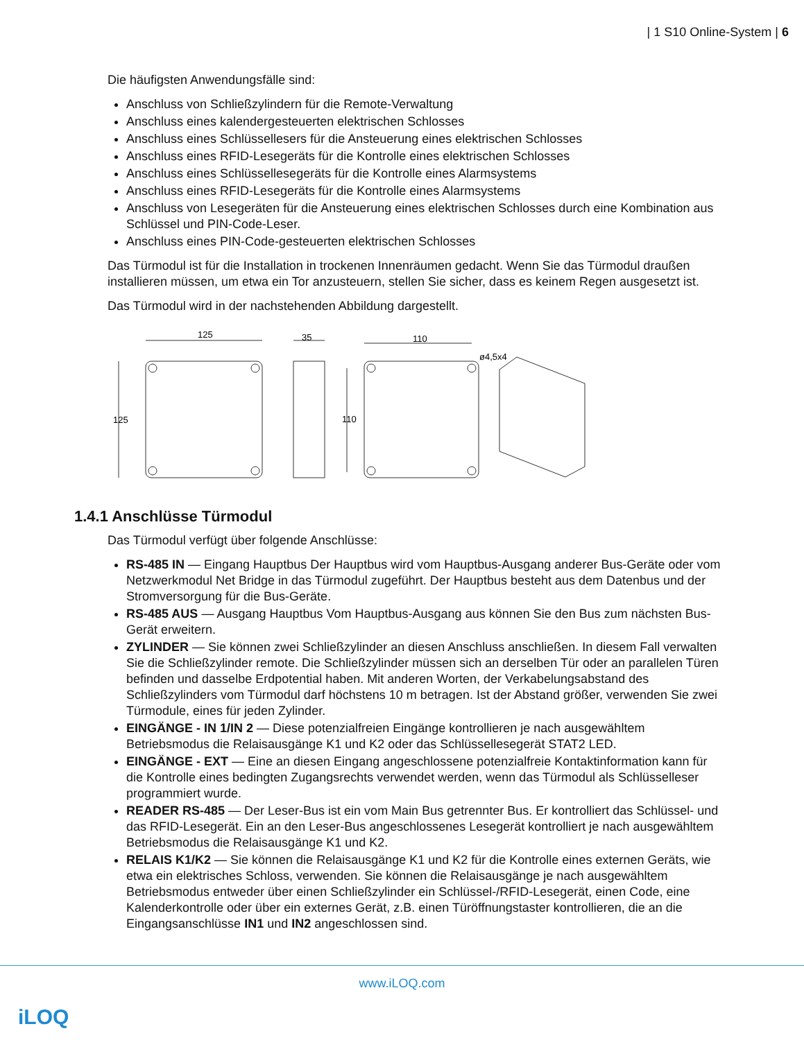| 1 S10 Online-System | 6
Die häufigsten Anwendungsfälle sind:
Anschluss von Schließzylindern für die Remote-Verwaltung
Anschluss eines kalendergesteuerten elektrischen Schlosses
Anschluss eines Schlüssellesers für die Ansteuerung eines elektrischen Schlosses
Anschluss eines RFID-Lesegeräts für die Kontrolle eines elektrischen Schlosses
Anschluss eines Schlüssellesegeräts für die Kontrolle eines Alarmsystems
Anschluss eines RFID-Lesegeräts für die Kontrolle eines Alarmsystems
Anschluss von Lesegeräten für die Ansteuerung eines elektrischen Schlosses durch eine Kombination aus Schlüssel und PIN-Code-Leser.
Anschluss eines PIN-Code-gesteuerten elektrischen Schlosses
Das Türmodul ist für die Installation in trockenen Innenräumen gedacht. Wenn Sie das Türmodul draußen installieren müssen, um etwa ein Tor anzusteuern, stellen Sie sicher, dass es keinem Regen ausgesetzt ist.
Das Türmodul wird in der nachstehenden Abbildung dargestellt.
125
125
35
110
110
ø4,5x4
1.4.1 Anschlüsse Türmodul
Das Türmodul verfügt über folgende Anschlüsse:
RS-485 IN — Eingang Hauptbus Der Hauptbus wird vom Hauptbus-Ausgang anderer Bus-Geräte oder vom Netzwerkmodul Net Bridge in das Türmodul zugeführt. Der Hauptbus besteht aus dem Datenbus und der Stromversorgung für die Bus-Geräte.
RS-485 AUS — Ausgang Hauptbus Vom Hauptbus-Ausgang aus können Sie den Bus zum nächsten Bus-Gerät erweitern.
ZYLINDER — Sie können zwei Schließzylinder an diesen Anschluss anschließen. In diesem Fall verwalten Sie die Schließzylinder remote. Die Schließzylinder müssen sich an derselben Tür oder an parallelen Türen befinden und dasselbe Erdpotential haben. Mit anderen Worten, der Verkabelungsabstand des Schließzylinders vom Türmodul darf höchstens 10 m betragen. Ist der Abstand größer, verwenden Sie zwei Türmodule, eines für jeden Zylinder.
EINGÄNGE - IN 1/IN 2 — Diese potenzialfreien Eingänge kontrollieren je nach ausgewähltem Betriebsmodus die Relaisausgänge K1 und K2 oder das Schlüssellesegerät STAT2 LED.
EINGÄNGE - EXT — Eine an diesen Eingang angeschlossene potenzialfreie Kontaktinformation kann für die Kontrolle eines bedingten Zugangsrechts verwendet werden, wenn das Türmodul als Schlüsselleser programmiert wurde.
READER RS-485 — Der Leser-Bus ist ein vom Main Bus getrennter Bus. Er kontrolliert das Schlüssel- und das RFID-Lesegerät. Ein an den Leser-Bus angeschlossenes Lesegerät kontrolliert je nach ausgewähltem Betriebsmodus die Relaisausgänge K1 und K2.
RELAIS K1/K2 — Sie können die Relaisausgänge K1 und K2 für die Kontrolle eines externen Geräts, wie etwa ein elektrisches Schloss, verwenden. Sie können die Relaisausgänge je nach ausgewähltem Betriebsmodus entweder über einen Schließzylinder ein Schlüssel-/RFID-Lesegerät, einen Code, eine Kalenderkontrolle oder über ein externes Gerät, z.B. einen Türöffnungstaster kontrollieren, die an die Eingangsanschlüsse IN1 und IN2 angeschlossen sind.
www.iLOQ.com
iLOQ